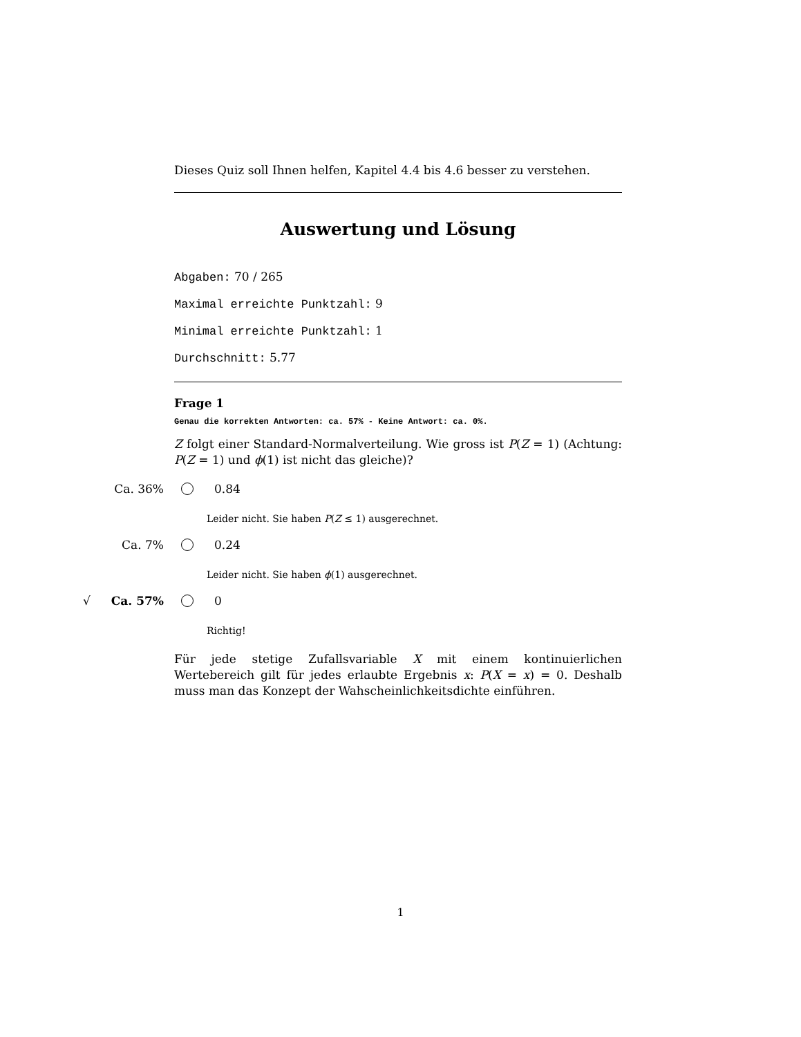Dieses Quiz soll Ihnen helfen, Kapitel 4.4 bis 4.6 besser zu verstehen.
Auswertung und Lösung
Abgaben: 70 / 265
Maximal erreichte Punktzahl: 9
Minimal erreichte Punktzahl: 1
Durchschnitt: 5.77
Frage 1
Genau die korrekten Antworten: ca. 57% - Keine Antwort: ca. 0%.
Z folgt einer Standard-Normalverteilung. Wie gross ist P(Z = 1) (Achtung: P(Z = 1) und ϕ(1) ist nicht das gleiche)?
Ca. 36% 0.84
Leider nicht. Sie haben P(Z ≤ 1) ausgerechnet.
Ca. 7% 0.24
Leider nicht. Sie haben ϕ(1) ausgerechnet.
√ Ca. 57% 0
Richtig!
Für jede stetige Zufallsvariable X mit einem kontinuierlichen Wertebereich gilt für jedes erlaubte Ergebnis x: P(X = x) = 0. Deshalb muss man das Konzept der Wahscheinlichkeitsdichte einführen.
1